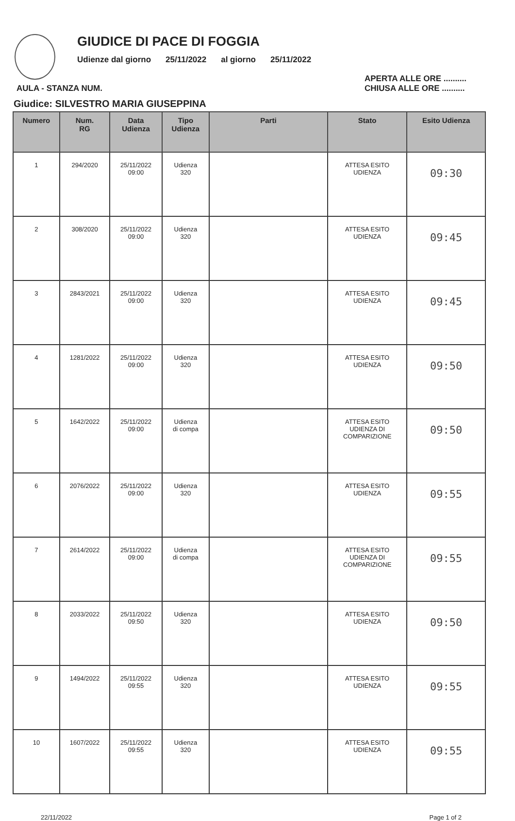GIUDICE DI PACE DI FOGGIA
Udienze dal giorno 25/11/2022 al giorno 25/11/2022
AULA - STANZA NUM. APERTA ALLE ORE ..........
CHIUSA ALLE ORE ..........
Giudice: SILVESTRO MARIA GIUSEPPINA
| Numero | Num. RG | Data Udienza | Tipo Udienza | Parti | Stato | Esito Udienza |
| --- | --- | --- | --- | --- | --- | --- |
| 1 | 294/2020 | 25/11/2022 09:00 | Udienza 320 | | ATTESA ESITO UDIENZA | 09:30 |
| 2 | 308/2020 | 25/11/2022 09:00 | Udienza 320 | | ATTESA ESITO UDIENZA | 09:45 |
| 3 | 2843/2021 | 25/11/2022 09:00 | Udienza 320 | | ATTESA ESITO UDIENZA | 09:45 |
| 4 | 1281/2022 | 25/11/2022 09:00 | Udienza 320 | | ATTESA ESITO UDIENZA | 09:50 |
| 5 | 1642/2022 | 25/11/2022 09:00 | Udienza di compa | | ATTESA ESITO UDIENZA DI COMPARIZIONE | 09:50 |
| 6 | 2076/2022 | 25/11/2022 09:00 | Udienza 320 | | ATTESA ESITO UDIENZA | 09:55 |
| 7 | 2614/2022 | 25/11/2022 09:00 | Udienza di compa | | ATTESA ESITO UDIENZA DI COMPARIZIONE | 09:55 |
| 8 | 2033/2022 | 25/11/2022 09:50 | Udienza 320 | | ATTESA ESITO UDIENZA | 09:50 |
| 9 | 1494/2022 | 25/11/2022 09:55 | Udienza 320 | | ATTESA ESITO UDIENZA | 09:55 |
| 10 | 1607/2022 | 25/11/2022 09:55 | Udienza 320 | | ATTESA ESITO UDIENZA | 09:55 |
22/11/2022 Page 1 of 2